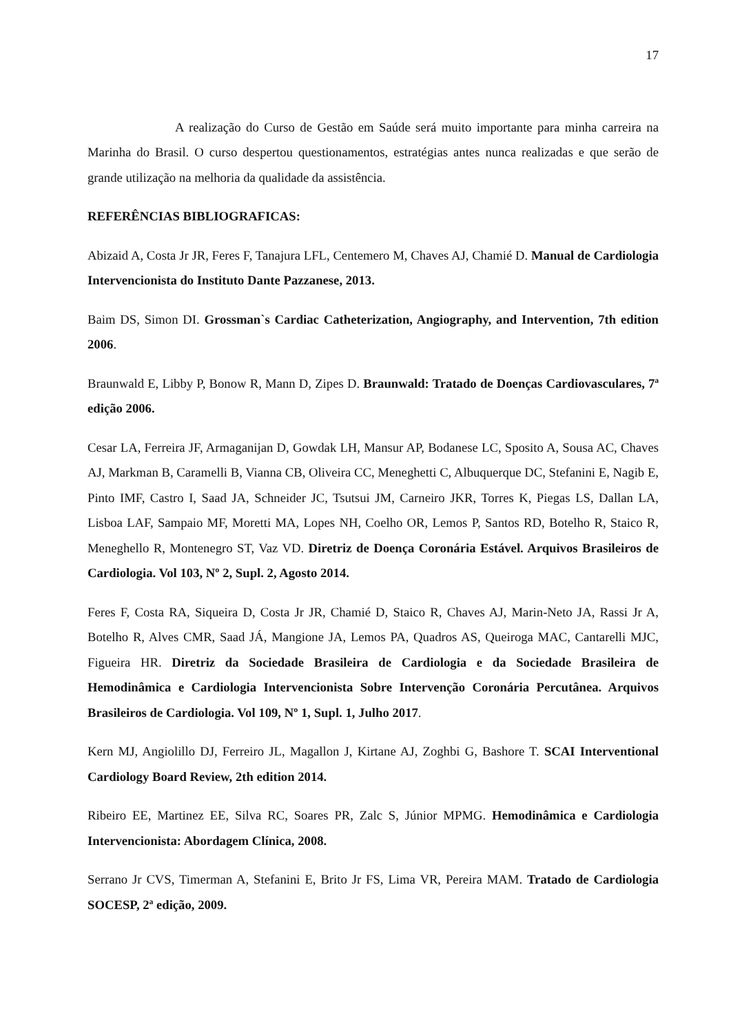17
A realização do Curso de Gestão em Saúde será muito importante para minha carreira na Marinha do Brasil. O curso despertou questionamentos, estratégias antes nunca realizadas e que serão de grande utilização na melhoria da qualidade da assistência.
REFERÊNCIAS BIBLIOGRAFICAS:
Abizaid A, Costa Jr JR, Feres F, Tanajura LFL, Centemero M, Chaves AJ, Chamié D. Manual de Cardiologia Intervencionista do Instituto Dante Pazzanese, 2013.
Baim DS, Simon DI. Grossman`s Cardiac Catheterization, Angiography, and Intervention, 7th edition 2006.
Braunwald E, Libby P, Bonow R, Mann D, Zipes D. Braunwald: Tratado de Doenças Cardiovasculares, 7ª edição 2006.
Cesar LA, Ferreira JF, Armaganijan D, Gowdak LH, Mansur AP, Bodanese LC, Sposito A, Sousa AC, Chaves AJ, Markman B, Caramelli B, Vianna CB, Oliveira CC, Meneghetti C, Albuquerque DC, Stefanini E, Nagib E, Pinto IMF, Castro I, Saad JA, Schneider JC, Tsutsui JM, Carneiro JKR, Torres K, Piegas LS, Dallan LA, Lisboa LAF, Sampaio MF, Moretti MA, Lopes NH, Coelho OR, Lemos P, Santos RD, Botelho R, Staico R, Meneghello R, Montenegro ST, Vaz VD. Diretriz de Doença Coronária Estável. Arquivos Brasileiros de Cardiologia. Vol 103, Nº 2, Supl. 2, Agosto 2014.
Feres F, Costa RA, Siqueira D, Costa Jr JR, Chamié D, Staico R, Chaves AJ, Marin-Neto JA, Rassi Jr A, Botelho R, Alves CMR, Saad JÁ, Mangione JA, Lemos PA, Quadros AS, Queiroga MAC, Cantarelli MJC, Figueira HR. Diretriz da Sociedade Brasileira de Cardiologia e da Sociedade Brasileira de Hemodinâmica e Cardiologia Intervencionista Sobre Intervenção Coronária Percutânea. Arquivos Brasileiros de Cardiologia. Vol 109, Nº 1, Supl. 1, Julho 2017.
Kern MJ, Angiolillo DJ, Ferreiro JL, Magallon J, Kirtane AJ, Zoghbi G, Bashore T. SCAI Interventional Cardiology Board Review, 2th edition 2014.
Ribeiro EE, Martinez EE, Silva RC, Soares PR, Zalc S, Júnior MPMG. Hemodinâmica e Cardiologia Intervencionista: Abordagem Clínica, 2008.
Serrano Jr CVS, Timerman A, Stefanini E, Brito Jr FS, Lima VR, Pereira MAM. Tratado de Cardiologia SOCESP, 2ª edição, 2009.